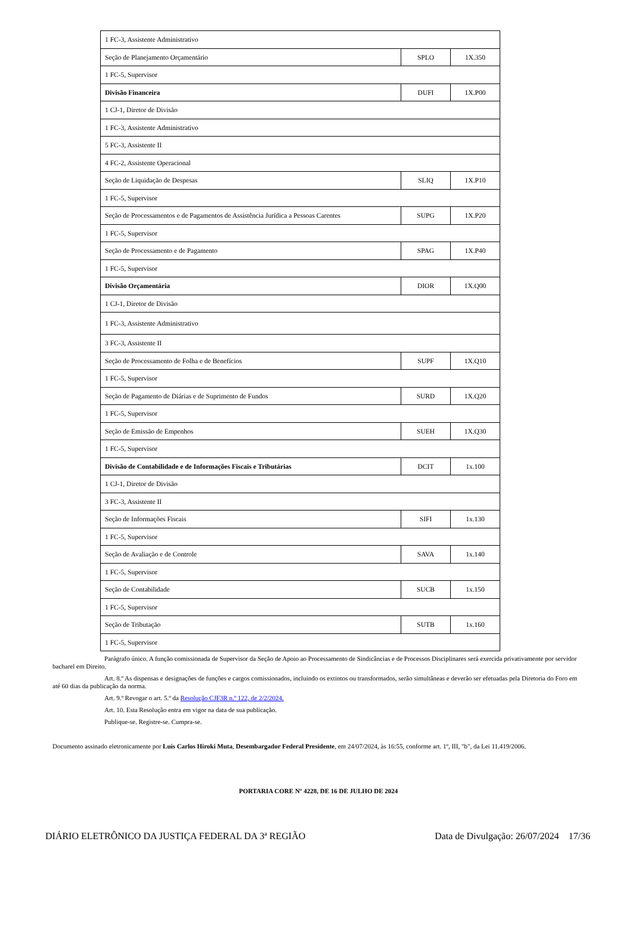| 1 FC-3, Assistente Administrativo | | |
| Seção de Planejamento Orçamentário | SPLO | 1X.350 |
| 1 FC-5, Supervisor | | |
| Divisão Financeira | DUFI | 1X.P00 |
| 1 CJ-1, Diretor de Divisão | | |
| 1 FC-3, Assistente Administrativo | | |
| 5 FC-3, Assistente II | | |
| 4 FC-2, Assistente Operacional | | |
| Seção de Liquidação de Despesas | SLIQ | 1X.P10 |
| 1 FC-5, Supervisor | | |
| Seção de Processamentos e de Pagamentos de Assistência Jurídica a Pessoas Carentes | SUPG | 1X.P20 |
| 1 FC-5, Supervisor | | |
| Seção de Processamento e de Pagamento | SPAG | 1X.P40 |
| 1 FC-5, Supervisor | | |
| Divisão Orçamentária | DIOR | 1X.Q00 |
| 1 CJ-1, Diretor de Divisão | | |
| 1 FC-3, Assistente Administrativo | | |
| 3 FC-3, Assistente II | | |
| Seção de Processamento de Folha e de Benefícios | SUPF | 1X.Q10 |
| 1 FC-5, Supervisor | | |
| Seção de Pagamento de Diárias e de Suprimento de Fundos | SURD | 1X.Q20 |
| 1 FC-5, Supervisor | | |
| Seção de Emissão de Empenhos | SUEH | 1X.Q30 |
| 1 FC-5, Supervisor | | |
| Divisão de Contabilidade e de Informações Fiscais e Tributárias | DCIT | 1x.100 |
| 1 CJ-1, Diretor de Divisão | | |
| 3 FC-3, Assistente II | | |
| Seção de Informações Fiscais | SIFI | 1x.130 |
| 1 FC-5, Supervisor | | |
| Seção de Avaliação e de Controle | SAVA | 1x.140 |
| 1 FC-5, Supervisor | | |
| Seção de Contabilidade | SUCB | 1x.150 |
| 1 FC-5, Supervisor | | |
| Seção de Tributação | SUTB | 1x.160 |
| 1 FC-5, Supervisor | | |
Parágrafo único. A função comissionada de Supervisor da Seção de Apoio ao Processamento de Sindicâncias e de Processos Disciplinares será exercida privativamente por servidor bacharel em Direito.
Art. 8.º As dispensas e designações de funções e cargos comissionados, incluindo os extintos ou transformados, serão simultâneas e deverão ser efetuadas pela Diretoria do Foro em até 60 dias da publicação da norma.
Art. 9.º Revogar o art. 5.º da Resolução CJF3R n.º 122, de 2/2/2024.
Art. 10. Esta Resolução entra em vigor na data de sua publicação.
Publique-se. Registre-se. Cumpra-se.
Documento assinado eletronicamente por Luis Carlos Hiroki Muta, Desembargador Federal Presidente, em 24/07/2024, às 16:55, conforme art. 1º, III, "b", da Lei 11.419/2006.
PORTARIA CORE Nº 4228, DE 16 DE JULHO DE 2024
DIÁRIO ELETRÔNICO DA JUSTIÇA FEDERAL DA 3ª REGIÃO Data de Divulgação: 26/07/2024 17/36